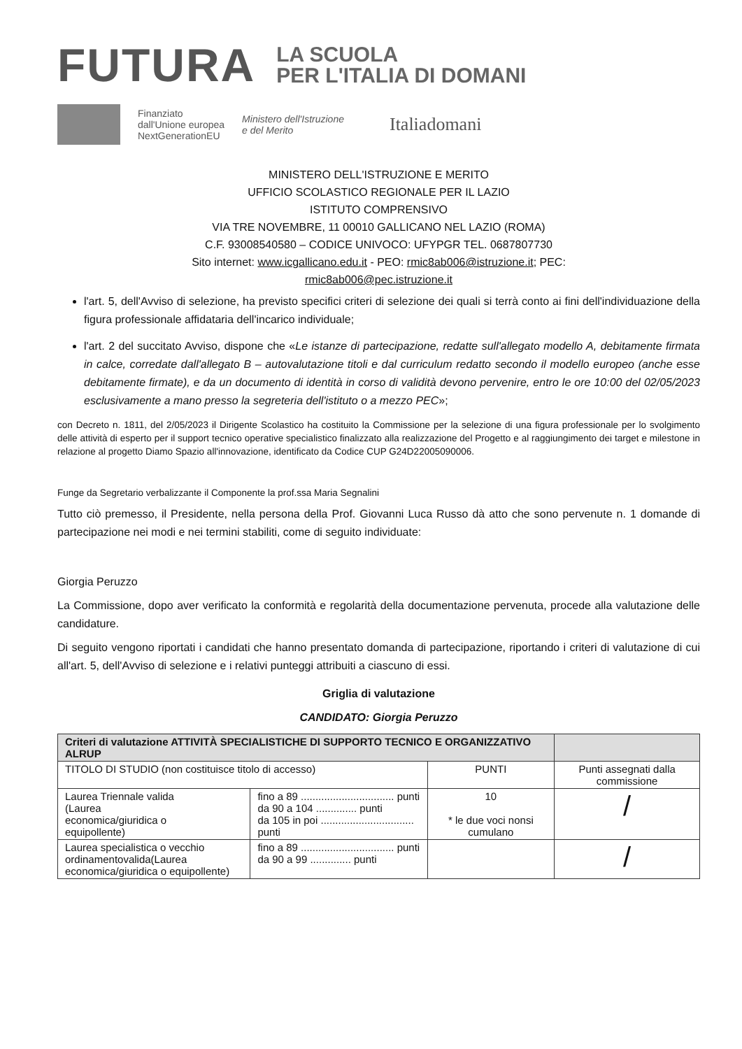FUTURA
LA SCUOLA
PER L'ITALIA DI DOMANI
Finanziato
dall'Unione europea
NextGenerationEU
Ministero dell'Istruzione
e del Merito
Italiadomani
MINISTERO DELL'ISTRUZIONE E MERITO
UFFICIO SCOLASTICO REGIONALE PER IL LAZIO
ISTITUTO COMPRENSIVO
VIA TRE NOVEMBRE, 11 00010 GALLICANO NEL LAZIO (ROMA)
C.F. 93008540580 – CODICE UNIVOCO: UFYPGR TEL. 0687807730
Sito internet: www.icgallicano.edu.it - PEO: rmic8ab006@istruzione.it; PEC:
rmic8ab006@pec.istruzione.it
l'art. 5, dell'Avviso di selezione, ha previsto specifici criteri di selezione dei quali si terrà conto ai fini dell'individuazione della figura professionale affidataria dell'incarico individuale;
l'art. 2 del succitato Avviso, dispone che «Le istanze di partecipazione, redatte sull'allegato modello A, debitamente firmata in calce, corredate dall'allegato B – autovalutazione titoli e dal curriculum redatto secondo il modello europeo (anche esse debitamente firmate), e da un documento di identità in corso di validità devono pervenire, entro le ore 10:00 del 02/05/2023 esclusivamente a mano presso la segreteria dell'istituto o a mezzo PEC»;
con Decreto n. 1811, del 2/05/2023 il Dirigente Scolastico ha costituito la Commissione per la selezione di una figura professionale per lo svolgimento delle attività di esperto per il support tecnico operative specialistico finalizzato alla realizzazione del Progetto e al raggiungimento dei target e milestone in relazione al progetto Diamo Spazio all'innovazione, identificato da Codice CUP G24D22005090006.
Funge da Segretario verbalizzante il Componente la prof.ssa Maria Segnalini
Tutto ciò premesso, il Presidente, nella persona della Prof. Giovanni Luca Russo dà atto che sono pervenute n. 1 domande di partecipazione nei modi e nei termini stabiliti, come di seguito individuate:
Giorgia Peruzzo
La Commissione, dopo aver verificato la conformità e regolarità della documentazione pervenuta, procede alla valutazione delle candidature.
Di seguito vengono riportati i candidati che hanno presentato domanda di partecipazione, riportando i criteri di valutazione di cui all'art. 5, dell'Avviso di selezione e i relativi punteggi attribuiti a ciascuno di essi.
Griglia di valutazione
CANDIDATO: Giorgia Peruzzo
| Criteri di valutazione ATTIVITÀ SPECIALISTICHE DI SUPPORTO TECNICO E ORGANIZZATIVO ALRUP | | | |
| TITOLO DI STUDIO (non costituisce titolo di accesso) | | PUNTI | Punti assegnati dalla commissione |
| Laurea Triennale valida (Laurea economica/giuridica o equipollente) | fino a 89 ................................ punti da 90 a 104 .............. punti da 105 in poi ................................ punti | 10 * le due voci nonsi cumulano | / |
| Laurea specialistica o vecchio ordinamentovalida(Laurea economica/giuridica o equipollente) | fino a 89 ................................ punti da 90 a 99 .............. punti | | / |